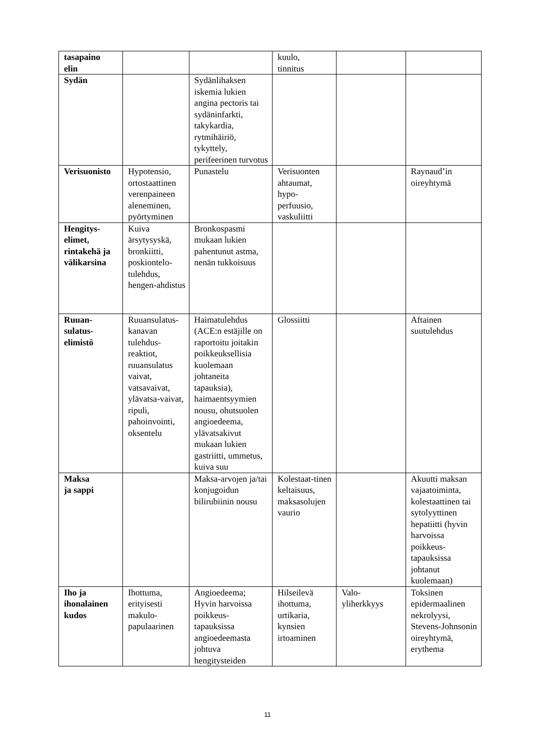| tasapaino elin | | | kuulo, tinnitus | | |
| Sydän | | Sydänlihaksen iskemia lukien angina pectoris tai sydäninfarkti, takykardia, rytmihäiriö, tykyttely, perifeerinen turvotus | | | |
| Verisuonisto | Hypotensio, ortostaattinen verenpaineen aleneminen, pyörtyminen | Punastelu | Verisuonten ahtaumat, hypo-perfuusio, vaskuliitti | | Raynaud’in oireyhtymä |
| Hengitys-elimet, rintakehä ja välikarsina | Kuiva ärsytysyskä, bronkiitti, poskiontelo-tulehdus, hengen-ahdistus | Bronkospasmi mukaan lukien pahentunut astma, nenän tukkoisuus | | | |
| Ruuan-sulatus-elimistö | Ruuansulatus-kanavan tulehdus-reaktiot, ruuansulatus vaivat, vatsavaivat, ylävatsa-vaivat, ripuli, pahoinvointi, oksentelu | Haimatulehdus (ACE:n estäjille on raportoitu joitakin poikkeuksellisia kuolemaan johtaneita tapauksia), haimaentsyymien nousu, ohutsuolen angioedeema, ylävatsakivut mukaan lukien gastriitti, ummetus, kuiva suu | Glossiitti | | Aftainen suutulehdus |
| Maksa ja sappi | | Maksa-arvojen ja/tai konjugoidun bilirubiinin nousu | Kolestaat-tinen keltaisuus, maksasolujen vaurio | | Akuutti maksan vajaatoiminta, kolestaattinen tai sytolyyttinen hepatiitti (hyvin harvoissa poikkeus-tapauksissa johtanut kuolemaan) |
| Iho ja ihonalainen kudos | Ihottuma, erityisesti makulo-papulaarinen | Angioedeema; Hyvin harvoissa poikkeus-tapauksissa angioedeemasta johtuva hengitysteiden | Hilseilevä ihottuma, urtikaria, kynsien irtoaminen | Valo-yliherkkyys | Toksinen epidermaalinen nekrolyysi, Stevens-Johnsonin oireyhtymä, erythema |
11